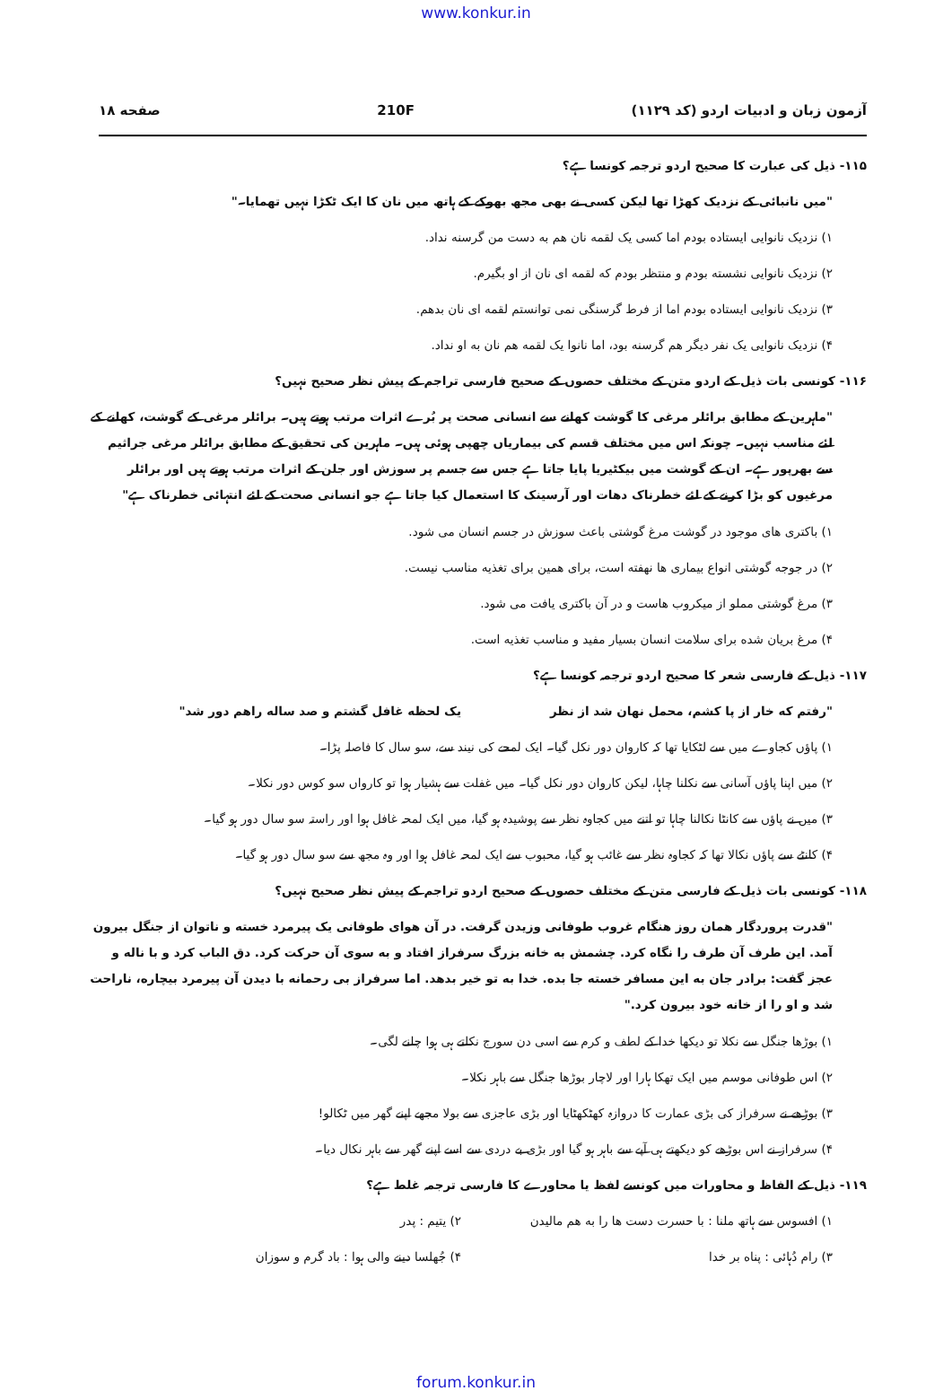www.konkur.in
آزمون زبان و ادبیات اردو (کد ۱۱۲۹) 210F صفحه ۱۸
۱۱۵- ذیل کی عبارت کا صحیح اردو ترجمہ کونسا ہے؟
"میں نانبائی کے نزدیک کھڑا تھا لیکن کسی نے بھی مجھ بھوکے کے ہاتھ میں نان کا ایک ٹکڑا نہیں تھمایا۔"
۱) نزدیک نانوایی ایستاده بودم اما کسی یک لقمه نان هم به دست من گرسنه نداد.
۲) نزدیک نانوایی نشسته بودم و منتظر بودم که لقمه ای نان از او بگیرم.
۳) نزدیک نانوایی ایستاده بودم اما از فرط گرسنگی نمی توانستم لقمه ای نان بدهم.
۴) نزدیک نانوایی یک نفر دیگر هم گرسنه بود، اما نانوا یک لقمه هم نان به او نداد.
۱۱۶- کونسی بات ذیل کے اردو متن کے مختلف حصوں کے صحیح فارسی تراجم کے پیش نظر صحیح نہیں؟
"ماہرین کے مطابق برائلر مرغی کا گوشت کھانے سے انسانی صحت پر بُرے اثرات مرتب ہوتے ہیں۔ برائلر مرغی کے گوشت، کھانے کے لئے مناسب نہیں۔ چونکہ اس میں مختلف قسم کی بیماریاں چھپی ہوئی ہیں۔ ماہرین کی تحقیق کے مطابق برائلر مرغی جراثیم سے بھرپور ہے۔ ان کے گوشت میں بیکٹیریا پایا جاتا ہے جس سے جسم پر سوزش اور جلن کے اثرات مرتب ہوتے ہیں اور برائلر مرغیوں کو بڑا کرنے کے لئے خطرناک دھات اور آرسینک کا استعمال کیا جاتا ہے جو انسانی صحت کے لئے انتہائی خطرناک ہے"
۱) باکتری های موجود در گوشت مرغ گوشتی باعث سوزش در جسم انسان می شود.
۲) در جوجه گوشتی انواع بیماری ها نهفته است، برای همین برای تغذیه مناسب نیست.
۳) مرغ گوشتی مملو از میکروب هاست و در آن باکتری یافت می شود.
۴) مرغ بریان شده برای سلامت انسان بسیار مفید و مناسب تغذیه است.
۱۱۷- ذیل کے فارسی شعر کا صحیح اردو ترجمہ کونسا ہے؟
"رفتم که خار از پا کشم، محمل نهان شد از نظر یک لحظه غافل گشتم و صد ساله راهم دور شد"
۱) پاؤں کجاوے میں سے لٹکایا تھا کہ کاروان دور نکل گیا۔ ایک لمحے کی نیند سے، سو سال کا فاصلہ پڑا۔
۲) میں اپنا پاؤں آسانی سے نکلنا چاہا، لیکن کاروان دور نکل گیا۔ میں غفلت سے ہشیار ہوا تو کارواں سو کوس دور نکلا۔
۳) میں نے پاؤں سے کانٹا نکالنا چاہا تو اتنے میں کجاوہ نظر سے پوشیدہ ہو گیا، میں ایک لمحہ غافل ہوا اور راستہ سو سال دور ہو گیا۔
۴) کانٹے سے پاؤں نکالا تھا کہ کجاوہ نظر سے غائب ہو گیا، محبوب سے ایک لمحہ غافل ہوا اور وہ مجھ سے سو سال دور ہو گیا۔
۱۱۸- کونسی بات ذیل کے فارسی متن کے مختلف حصوں کے صحیح اردو تراجم کے پیش نظر صحیح نہیں؟
"قدرت پروردگار همان روز هنگام غروب طوفانی وزیدن گرفت. در آن هوای طوفانی یک پیرمرد خسته و ناتوان از جنگل بیرون آمد. این طرف آن طرف را نگاه کرد. چشمش به خانه بزرگ سرفراز افتاد و به سوی آن حرکت کرد. دق الباب کرد و با ناله و عجز گفت: برادر جان به این مسافر خسته جا بده. خدا به تو خیر بدهد. اما سرفراز بی رحمانه با دیدن آن پیرمرد بیچاره، ناراحت شد و او را از خانه خود بیرون کرد."
۱) بوڑھا جنگل سے نکلا تو دیکھا خدا کے لطف و کرم سے اسی دن سورج نکلتے ہی ہوا چلنے لگی۔
۲) اس طوفانی موسم میں ایک تھکا ہارا اور لاچار بوڑھا جنگل سے باہر نکلا۔
۳) بوڑھے نے سرفراز کی بڑی عمارت کا دروازہ کھٹکھٹایا اور بڑی عاجزی سے بولا مجھے اپنے گھر میں ٹکالو!
۴) سرفراز نے اس بوڑھے کو دیکھتے ہی آپے سے باہر ہو گیا اور بڑی بے دردی سے اسے اپنے گھر سے باہر نکال دیا۔
۱۱۹- ذیل کے الفاظ و محاورات میں کونسے لفظ یا محاورے کا فارسی ترجمہ غلط ہے؟
۱) افسوس سے ہاتھ ملنا : با حسرت دست ها را به هم مالیدن ۲) یتیم : پدر
۳) رام دُہائی : پناه بر خدا ۴) جُھلسا دینے والی ہوا : باد گرم و سوزان
forum.konkur.in